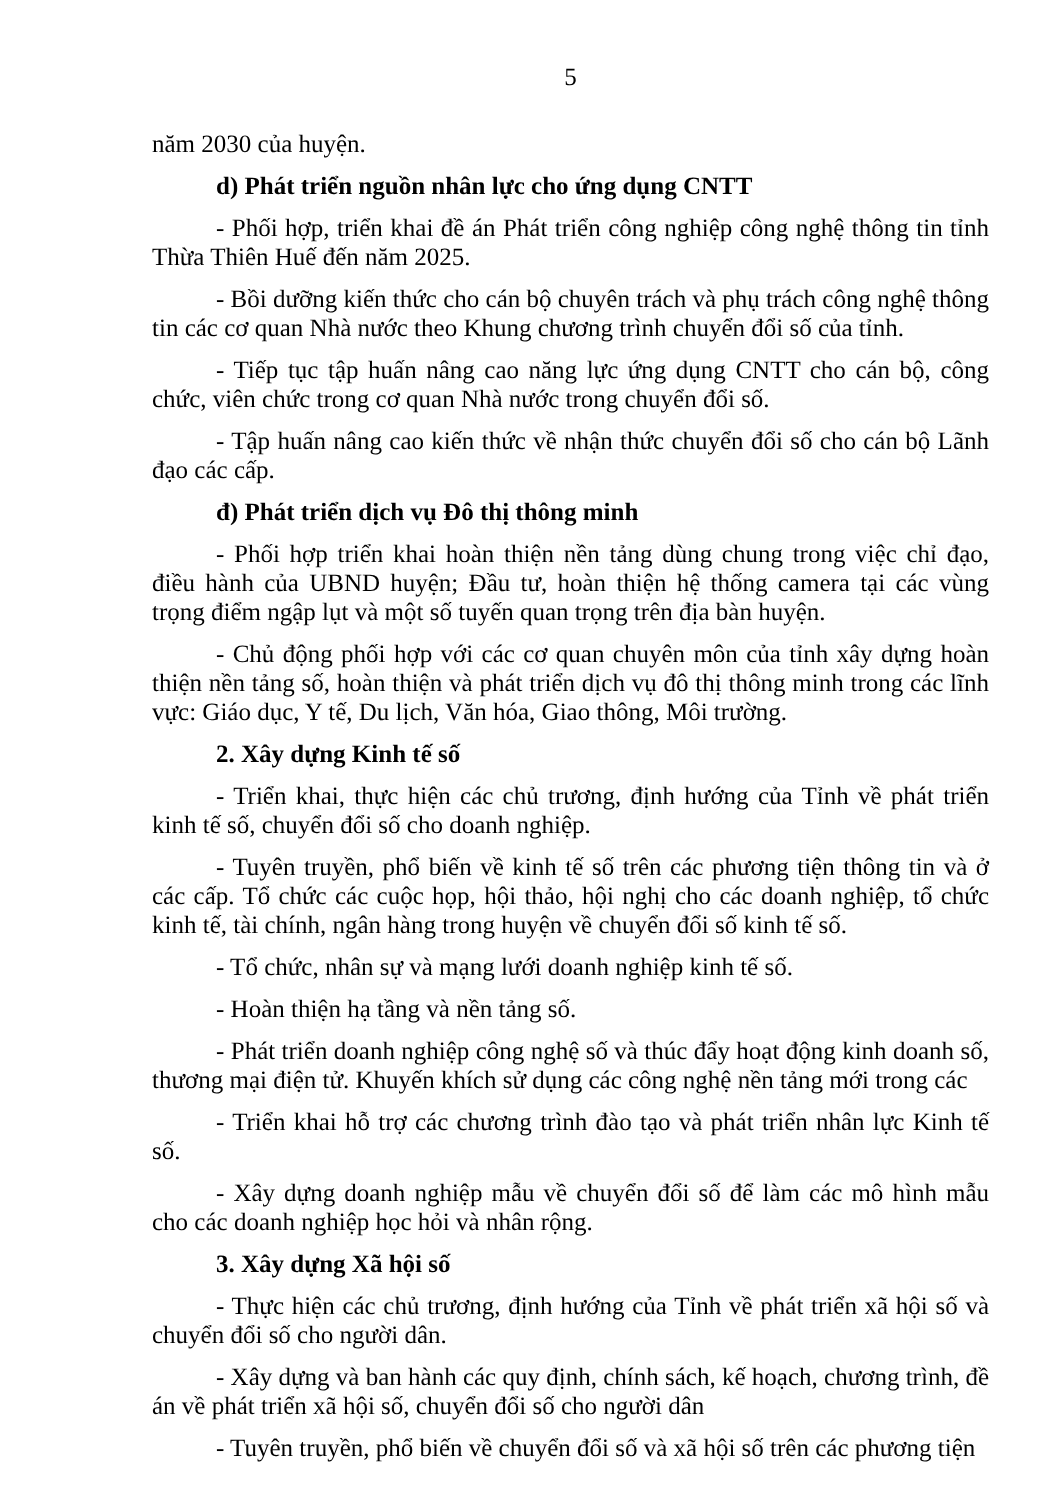5
năm 2030 của huyện.
d) Phát triển nguồn nhân lực cho ứng dụng CNTT
- Phối hợp, triển khai đề án Phát triển công nghiệp công nghệ thông tin tỉnh Thừa Thiên Huế đến năm 2025.
- Bồi dưỡng kiến thức cho cán bộ chuyên trách và phụ trách công nghệ thông tin các cơ quan Nhà nước theo Khung chương trình chuyển đổi số của tỉnh.
- Tiếp tục tập huấn nâng cao năng lực ứng dụng CNTT cho cán bộ, công chức, viên chức trong cơ quan Nhà nước trong chuyển đổi số.
- Tập huấn nâng cao kiến thức về nhận thức chuyển đổi số cho cán bộ Lãnh đạo các cấp.
đ) Phát triển dịch vụ Đô thị thông minh
- Phối hợp triển khai hoàn thiện nền tảng dùng chung trong việc chỉ đạo, điều hành của UBND huyện; Đầu tư, hoàn thiện hệ thống camera tại các vùng trọng điểm ngập lụt và một số tuyến quan trọng trên địa bàn huyện.
- Chủ động phối hợp với các cơ quan chuyên môn của tỉnh xây dựng hoàn thiện nền tảng số, hoàn thiện và phát triển dịch vụ đô thị thông minh trong các lĩnh vực: Giáo dục, Y tế, Du lịch, Văn hóa, Giao thông, Môi trường.
2. Xây dựng Kinh tế số
- Triển khai, thực hiện các chủ trương, định hướng của Tỉnh về phát triển kinh tế số, chuyển đổi số cho doanh nghiệp.
- Tuyên truyền, phổ biến về kinh tế số trên các phương tiện thông tin và ở các cấp. Tổ chức các cuộc họp, hội thảo, hội nghị cho các doanh nghiệp, tổ chức kinh tế, tài chính, ngân hàng trong huyện về chuyển đổi số kinh tế số.
- Tổ chức, nhân sự và mạng lưới doanh nghiệp kinh tế số.
- Hoàn thiện hạ tầng và nền tảng số.
- Phát triển doanh nghiệp công nghệ số và thúc đẩy hoạt động kinh doanh số, thương mại điện tử. Khuyến khích sử dụng các công nghệ nền tảng mới trong các
- Triển khai hỗ trợ các chương trình đào tạo và phát triển nhân lực Kinh tế số.
- Xây dựng doanh nghiệp mẫu về chuyển đổi số để làm các mô hình mẫu cho các doanh nghiệp học hỏi và nhân rộng.
3. Xây dựng Xã hội số
- Thực hiện các chủ trương, định hướng của Tỉnh về phát triển xã hội số và chuyển đổi số cho người dân.
- Xây dựng và ban hành các quy định, chính sách, kế hoạch, chương trình, đề án về phát triển xã hội số, chuyển đổi số cho người dân
- Tuyên truyền, phổ biến về chuyển đổi số và xã hội số trên các phương tiện